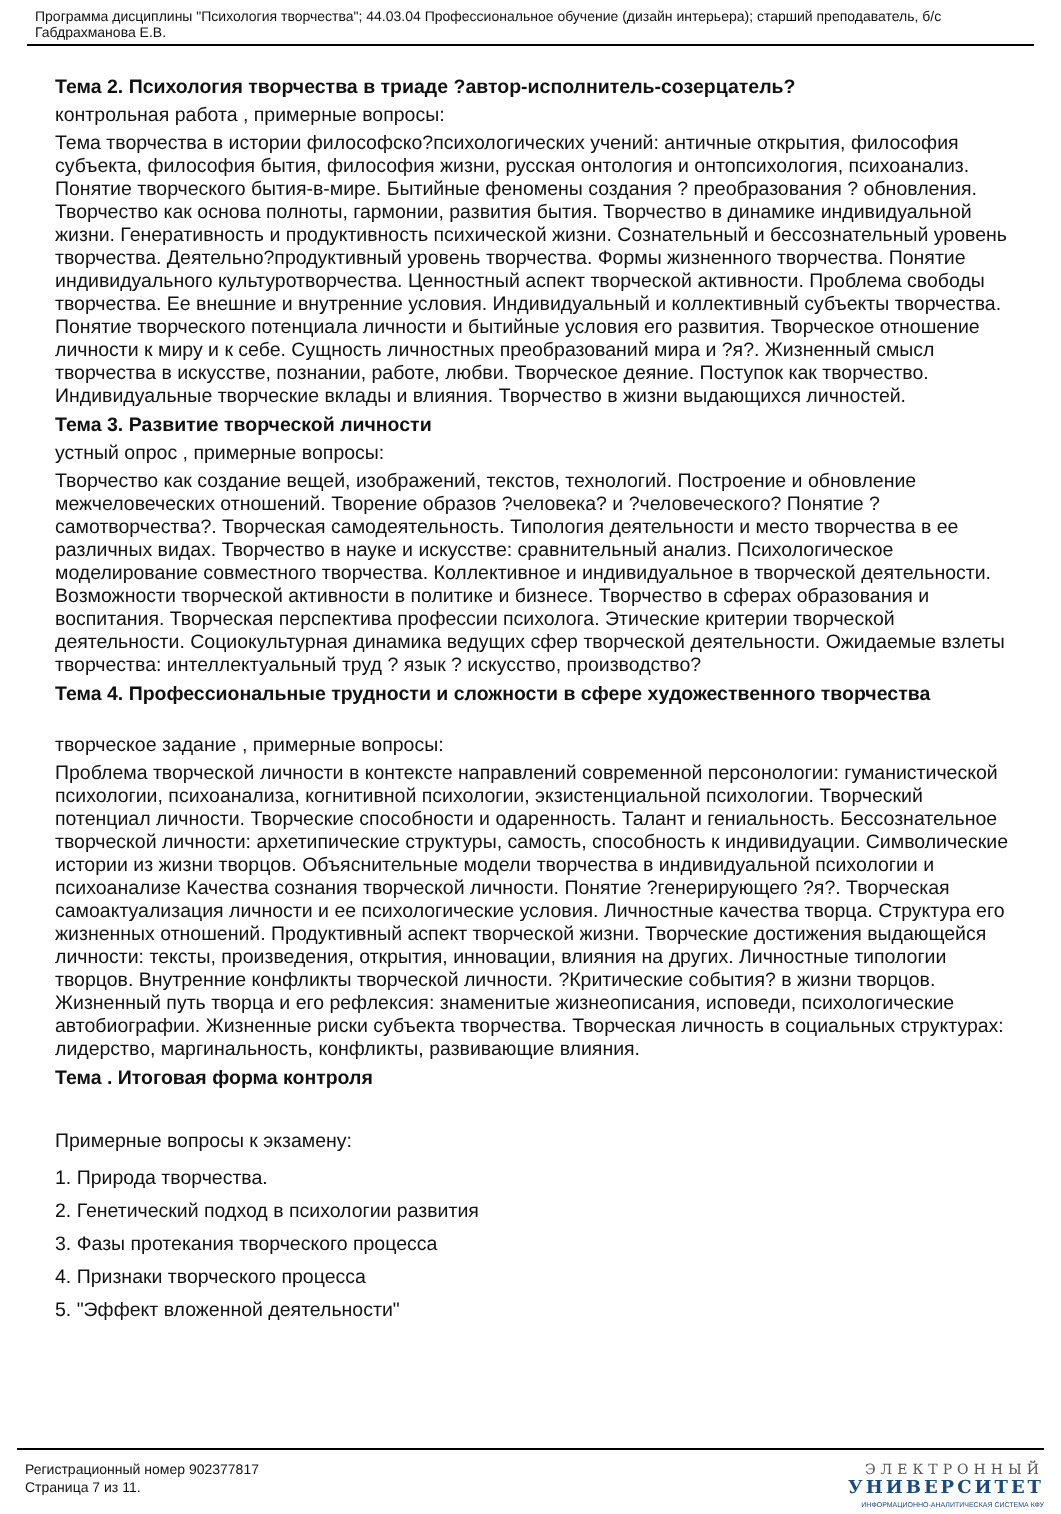Программа дисциплины "Психология творчества"; 44.03.04 Профессиональное обучение (дизайн интерьера); старший преподаватель, б/с Габдрахманова Е.В.
Тема 2. Психология творчества в триаде ?автор-исполнитель-созерцатель?
контрольная работа , примерные вопросы:
Тема творчества в истории философско?психологических учений: античные открытия, философия субъекта, философия бытия, философия жизни, русская онтология и онтопсихология, психоанализ. Понятие творческого бытия-в-мире. Бытийные феномены создания ? преобразования ? обновления. Творчество как основа полноты, гармонии, развития бытия. Творчество в динамике индивидуальной жизни. Генеративность и продуктивность психической жизни. Сознательный и бессознательный уровень творчества. Деятельно?продуктивный уровень творчества. Формы жизненного творчества. Понятие индивидуального культуротворчества. Ценностный аспект творческой активности. Проблема свободы творчества. Ее внешние и внутренние условия. Индивидуальный и коллективный субъекты творчества. Понятие творческого потенциала личности и бытийные условия его развития. Творческое отношение личности к миру и к себе. Сущность личностных преобразований мира и ?я?. Жизненный смысл творчества в искусстве, познании, работе, любви. Творческое деяние. Поступок как творчество. Индивидуальные творческие вклады и влияния. Творчество в жизни выдающихся личностей.
Тема 3. Развитие творческой личности
устный опрос , примерные вопросы:
Творчество как создание вещей, изображений, текстов, технологий. Построение и обновление межчеловеческих отношений. Творение образов ?человека? и ?человеческого? Понятие ?самотворчества?. Творческая самодеятельность. Типология деятельности и место творчества в ее различных видах. Творчество в науке и искусстве: сравнительный анализ. Психологическое моделирование совместного творчества. Коллективное и индивидуальное в творческой деятельности. Возможности творческой активности в политике и бизнесе. Творчество в сферах образования и воспитания. Творческая перспектива профессии психолога. Этические критерии творческой деятельности. Социокультурная динамика ведущих сфер творческой деятельности. Ожидаемые взлеты творчества: интеллектуальный труд ? язык ? искусство, производство?
Тема 4. Профессиональные трудности и сложности в сфере художественного творчества
творческое задание , примерные вопросы:
Проблема творческой личности в контексте направлений современной персонологии: гуманистической психологии, психоанализа, когнитивной психологии, экзистенциальной психологии. Творческий потенциал личности. Творческие способности и одаренность. Талант и гениальность. Бессознательное творческой личности: архетипические структуры, самость, способность к индивидуации. Символические истории из жизни творцов. Объяснительные модели творчества в индивидуальной психологии и психоанализе Качества сознания творческой личности. Понятие ?генерирующего ?я?. Творческая самоактуализация личности и ее психологические условия. Личностные качества творца. Структура его жизненных отношений. Продуктивный аспект творческой жизни. Творческие достижения выдающейся личности: тексты, произведения, открытия, инновации, влияния на других. Личностные типологии творцов. Внутренние конфликты творческой личности. ?Критические события? в жизни творцов. Жизненный путь творца и его рефлексия: знаменитые жизнеописания, исповеди, психологические автобиографии. Жизненные риски субъекта творчества. Творческая личность в социальных структурах: лидерство, маргинальность, конфликты, развивающие влияния.
Тема . Итоговая форма контроля
Примерные вопросы к экзамену:
1. Природа творчества.
2. Генетический подход в психологии развития
3. Фазы протекания творческого процесса
4. Признаки творческого процесса
5. "Эффект вложенной деятельности"
Регистрационный номер 902377817
Страница 7 из 11.
ЭЛЕКТРОННЫЙ
УНИВЕРСИТЕТ
ИНФОРМАЦИОННО-АНАЛИТИЧЕСКАЯ СИСТЕМА КФУ